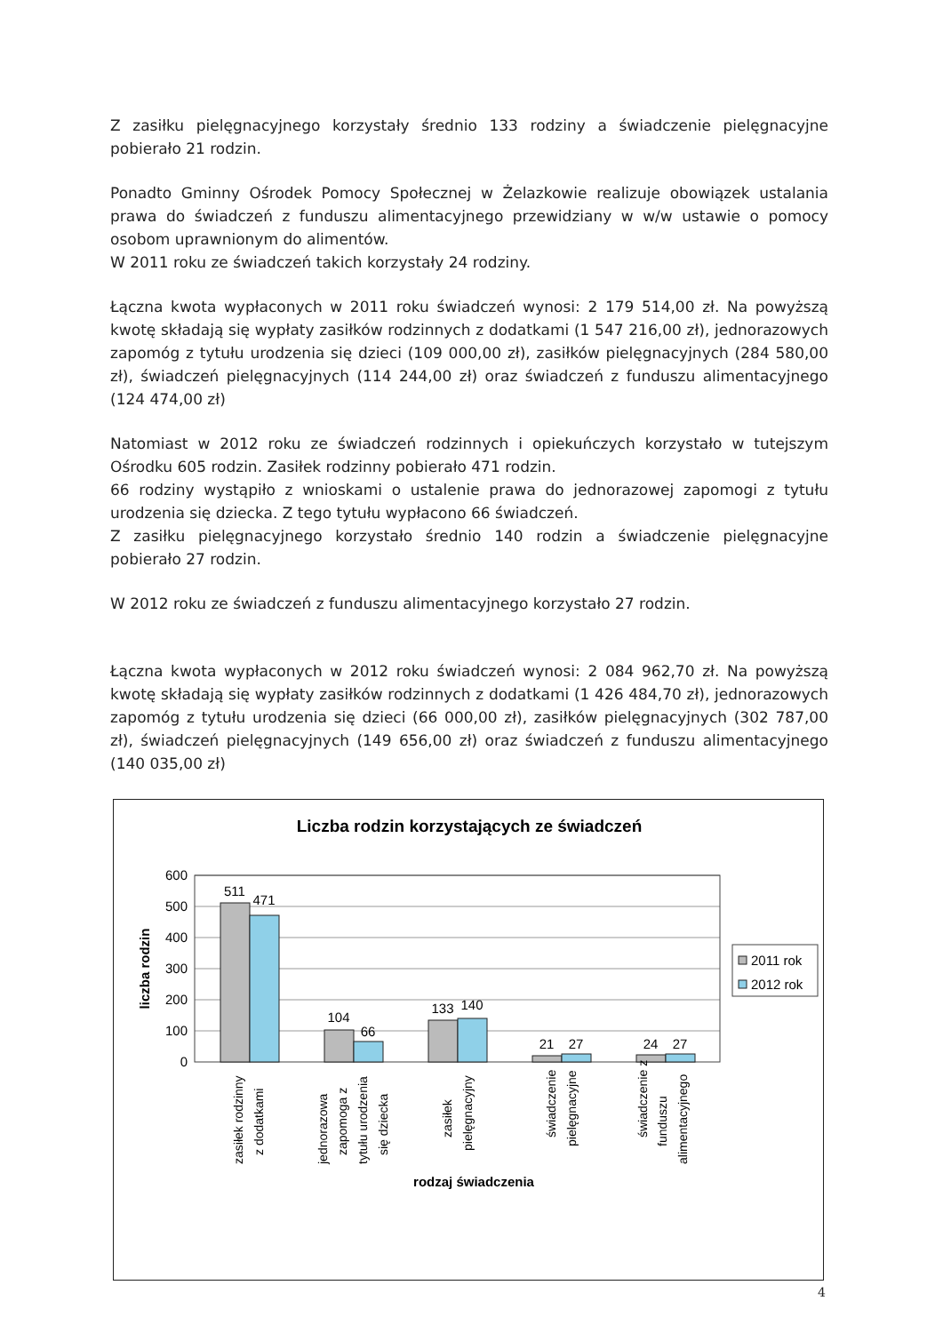Z zasiłku pielęgnacyjnego korzystały średnio 133 rodziny a świadczenie pielęgnacyjne pobierało 21 rodzin.
Ponadto Gminny Ośrodek Pomocy Społecznej w Żelazkowie realizuje obowiązek ustalania prawa do świadczeń z funduszu alimentacyjnego przewidziany w w/w ustawie o pomocy osobom uprawnionym do alimentów.
W 2011 roku ze świadczeń takich korzystały 24 rodziny.
Łączna kwota wypłaconych w 2011 roku świadczeń wynosi: 2 179 514,00 zł. Na powyższą kwotę składają się wypłaty zasiłków rodzinnych z dodatkami (1 547 216,00 zł), jednorazowych zapomóg z tytułu urodzenia się dzieci (109 000,00 zł), zasiłków pielęgnacyjnych (284 580,00 zł), świadczeń pielęgnacyjnych (114 244,00 zł) oraz świadczeń z funduszu alimentacyjnego (124 474,00 zł)
Natomiast w 2012 roku ze świadczeń rodzinnych i opiekuńczych korzystało w tutejszym Ośrodku 605 rodzin. Zasiłek rodzinny pobierało 471 rodzin.
66 rodziny wystąpiło z wnioskami o ustalenie prawa do jednorazowej zapomogi z tytułu urodzenia się dziecka. Z tego tytułu wypłacono 66 świadczeń.
Z zasiłku pielęgnacyjnego korzystało średnio 140 rodzin a świadczenie pielęgnacyjne pobierało 27 rodzin.
W 2012 roku ze świadczeń z funduszu alimentacyjnego korzystało 27 rodzin.
Łączna kwota wypłaconych w 2012 roku świadczeń wynosi: 2 084 962,70 zł. Na powyższą kwotę składają się wypłaty zasiłków rodzinnych z dodatkami (1 426 484,70 zł), jednorazowych zapomóg z tytułu urodzenia się dzieci (66 000,00 zł), zasiłków pielęgnacyjnych (302 787,00 zł), świadczeń pielęgnacyjnych (149 656,00 zł) oraz świadczeń z funduszu alimentacyjnego (140 035,00 zł)
Liczba rodzin korzystających ze świadczeń
600
500
400
300
200
100
0
liczba rodzin
511
471
104
66
133
140
21
27
24
27
2011 rok
2012 rok
zasiłek rodzinny
z dodatkami
jednorazowa
zapomoga z
tytułu urodzenia
się dziecka
zasiłek
pielęgnacyjny
świadczenie
pielęgnacyjne
świadczenie z
funduszu
alimentacyjnego
rodzaj świadczenia
4